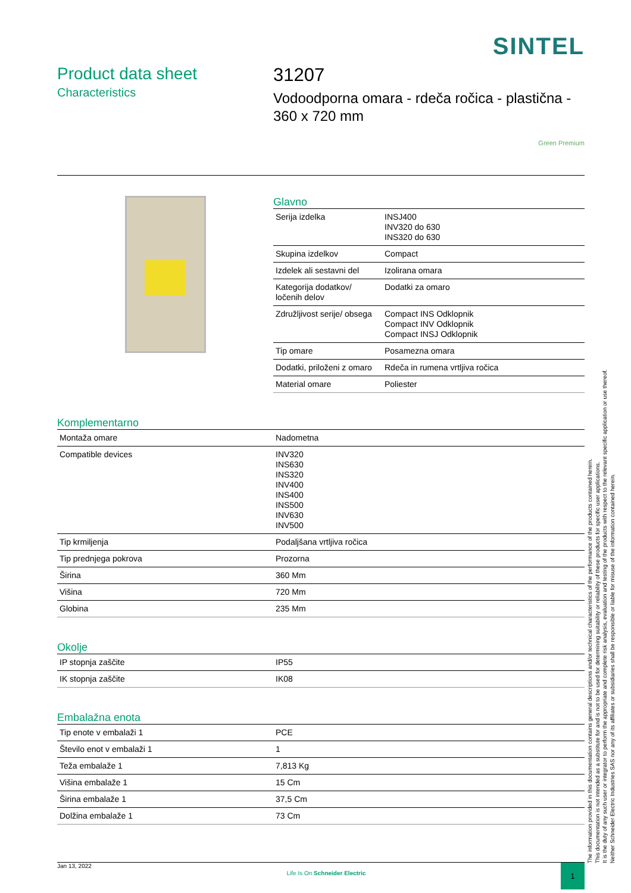SINTEL
Product data sheet
Characteristics
31207
Vodoodporna omara - rdeča ročica - plastična - 360 x 720 mm
Green Premium
Glavno
| Serija izdelka | INSJ400 INV320 do 630 INS320 do 630 |
| Skupina izdelkov | Compact |
| Izdelek ali sestavni del | Izolirana omara |
| Kategorija dodatkov/ ločenih delov | Dodatki za omaro |
| Združljivost serije/ obsega | Compact INS Odklopnik Compact INV Odklopnik Compact INSJ Odklopnik |
| Tip omare | Posamezna omara |
| Dodatki, priloženi z omaro | Rdeča in rumena vrtljiva ročica |
| Material omare | Poliester |
Komplementarno
| Montaža omare | Nadometna |
| Compatible devices | INV320 INS630 INS320 INV400 INS400 INS500 INV630 INV500 |
| Tip krmiljenja | Podaljšana vrtljiva ročica |
| Tip prednjega pokrova | Prozorna |
| Širina | 360 Mm |
| Višina | 720 Mm |
| Globina | 235 Mm |
Okolje
| IP stopnja zaščite | IP55 |
| IK stopnja zaščite | IK08 |
Embalažna enota
| Tip enote v embalaži 1 | PCE |
| Število enot v embalaži 1 | 1 |
| Teža embalaže 1 | 7,813 Kg |
| Višina embalaže 1 | 15 Cm |
| Širina embalaže 1 | 37,5 Cm |
| Dolžina embalaže 1 | 73 Cm |
The information provided in this documentation contains general descriptions and/or technical characteristics of the performance of the products contained herein.
This documentation is not intended as a substitute for and is not to be used for determining suitability or reliability of these products for specific user applications.
It is the duty of any such user or integrator to perform the appropriate and complete risk analysis, evaluation and testing of the products with respect to the relevant specific application or use thereof.
Neither Schneider Electric Industries SAS nor any of its affiliates or subsidiaries shall be responsible or liable for misuse of the information contained herein.
Jan 13, 2022 Life Is On Schneider Electric 1